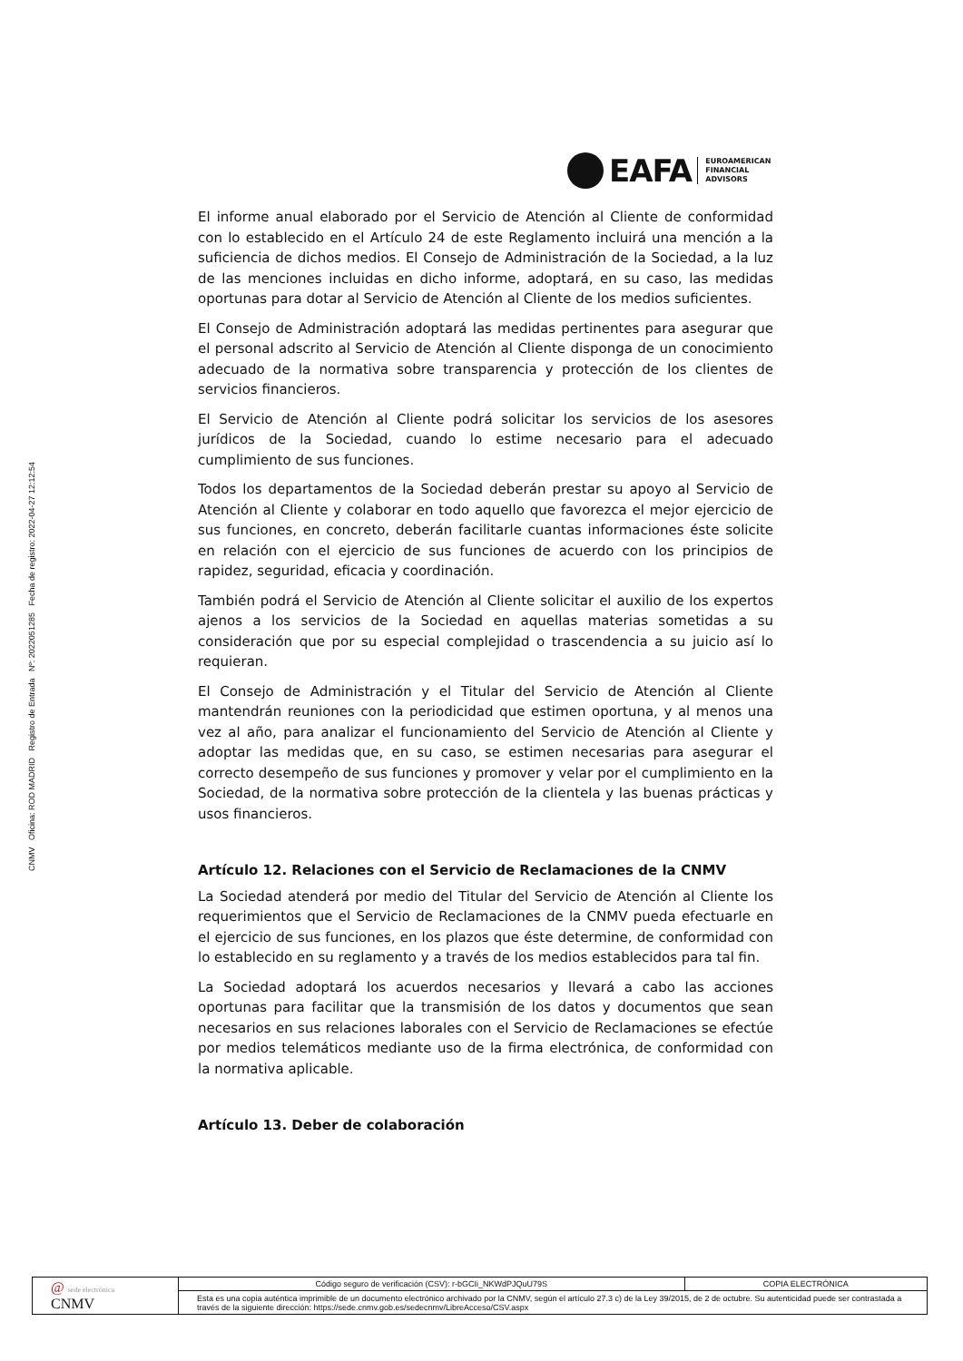CNMV Oficina: ROD MADRID Registro de Entrada Nº: 2022051285 Fecha de registro: 2022-04-27 12:12:54
EAFA
EUROAMERICAN
FINANCIAL
ADVISORS
El informe anual elaborado por el Servicio de Atención al Cliente de conformidad con lo establecido en el Artículo 24 de este Reglamento incluirá una mención a la suficiencia de dichos medios. El Consejo de Administración de la Sociedad, a la luz de las menciones incluidas en dicho informe, adoptará, en su caso, las medidas oportunas para dotar al Servicio de Atención al Cliente de los medios suficientes.
El Consejo de Administración adoptará las medidas pertinentes para asegurar que el personal adscrito al Servicio de Atención al Cliente disponga de un conocimiento adecuado de la normativa sobre transparencia y protección de los clientes de servicios financieros.
El Servicio de Atención al Cliente podrá solicitar los servicios de los asesores jurídicos de la Sociedad, cuando lo estime necesario para el adecuado cumplimiento de sus funciones.
Todos los departamentos de la Sociedad deberán prestar su apoyo al Servicio de Atención al Cliente y colaborar en todo aquello que favorezca el mejor ejercicio de sus funciones, en concreto, deberán facilitarle cuantas informaciones éste solicite en relación con el ejercicio de sus funciones de acuerdo con los principios de rapidez, seguridad, eficacia y coordinación.
También podrá el Servicio de Atención al Cliente solicitar el auxilio de los expertos ajenos a los servicios de la Sociedad en aquellas materias sometidas a su consideración que por su especial complejidad o trascendencia a su juicio así lo requieran.
El Consejo de Administración y el Titular del Servicio de Atención al Cliente mantendrán reuniones con la periodicidad que estimen oportuna, y al menos una vez al año, para analizar el funcionamiento del Servicio de Atención al Cliente y adoptar las medidas que, en su caso, se estimen necesarias para asegurar el correcto desempeño de sus funciones y promover y velar por el cumplimiento en la Sociedad, de la normativa sobre protección de la clientela y las buenas prácticas y usos financieros.
Artículo 12. Relaciones con el Servicio de Reclamaciones de la CNMV
La Sociedad atenderá por medio del Titular del Servicio de Atención al Cliente los requerimientos que el Servicio de Reclamaciones de la CNMV pueda efectuarle en el ejercicio de sus funciones, en los plazos que éste determine, de conformidad con lo establecido en su reglamento y a través de los medios establecidos para tal fin.
La Sociedad adoptará los acuerdos necesarios y llevará a cabo las acciones oportunas para facilitar que la transmisión de los datos y documentos que sean necesarios en sus relaciones laborales con el Servicio de Reclamaciones se efectúe por medios telemáticos mediante uso de la firma electrónica, de conformidad con la normativa aplicable.
Artículo 13. Deber de colaboración
| @ sede electrónica CNMV | Código seguro de verificación (CSV): r-bGCIi_NKWdPJQuU79S | COPIA ELECTRÓNICA |
| | Esta es una copia auténtica imprimible de un documento electrónico archivado por la CNMV, según el artículo 27.3 c) de la Ley 39/2015, de 2 de octubre. Su autenticidad puede ser contrastada a través de la siguiente dirección: https://sede.cnmv.gob.es/sedecnmv/LibreAcceso/CSV.aspx | |